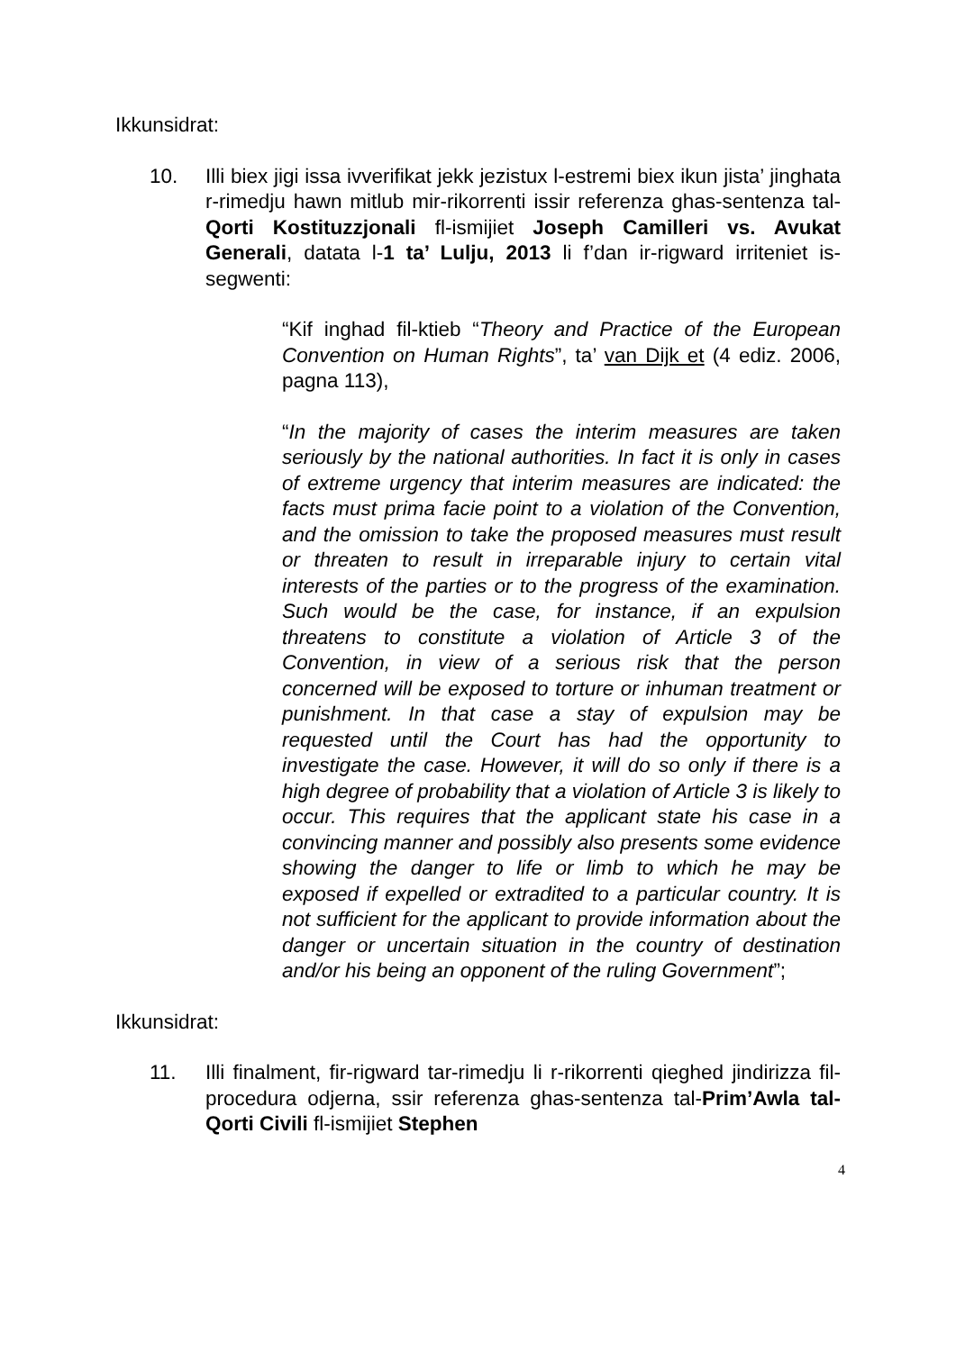Ikkunsidrat:
10. Illi biex jigi issa ivverifikat jekk jezistux l-estremi biex ikun jista’ jinghata r-rimedju hawn mitlub mir-rikorrenti issir referenza ghas-sentenza tal-Qorti Kostituzzjonali fl-ismijiet Joseph Camilleri vs. Avukat Generali, datata l-1 ta’ Lulju, 2013 li f’dan ir-rigward irriteniet is-segwenti:
“Kif inghad fil-ktieb “Theory and Practice of the European Convention on Human Rights”, ta’ van Dijk et (4 ediz. 2006, pagna 113),
“In the majority of cases the interim measures are taken seriously by the national authorities. In fact it is only in cases of extreme urgency that interim measures are indicated: the facts must prima facie point to a violation of the Convention, and the omission to take the proposed measures must result or threaten to result in irreparable injury to certain vital interests of the parties or to the progress of the examination. Such would be the case, for instance, if an expulsion threatens to constitute a violation of Article 3 of the Convention, in view of a serious risk that the person concerned will be exposed to torture or inhuman treatment or punishment. In that case a stay of expulsion may be requested until the Court has had the opportunity to investigate the case. However, it will do so only if there is a high degree of probability that a violation of Article 3 is likely to occur. This requires that the applicant state his case in a convincing manner and possibly also presents some evidence showing the danger to life or limb to which he may be exposed if expelled or extradited to a particular country. It is not sufficient for the applicant to provide information about the danger or uncertain situation in the country of destination and/or his being an opponent of the ruling Government”;
Ikkunsidrat:
11. Illi finalment, fir-rigward tar-rimedju li r-rikorrenti qieghed jindirizza fil-procedura odjerna, ssir referenza ghas-sentenza tal-Prim’Awla tal-Qorti Civili fl-ismijiet Stephen
4